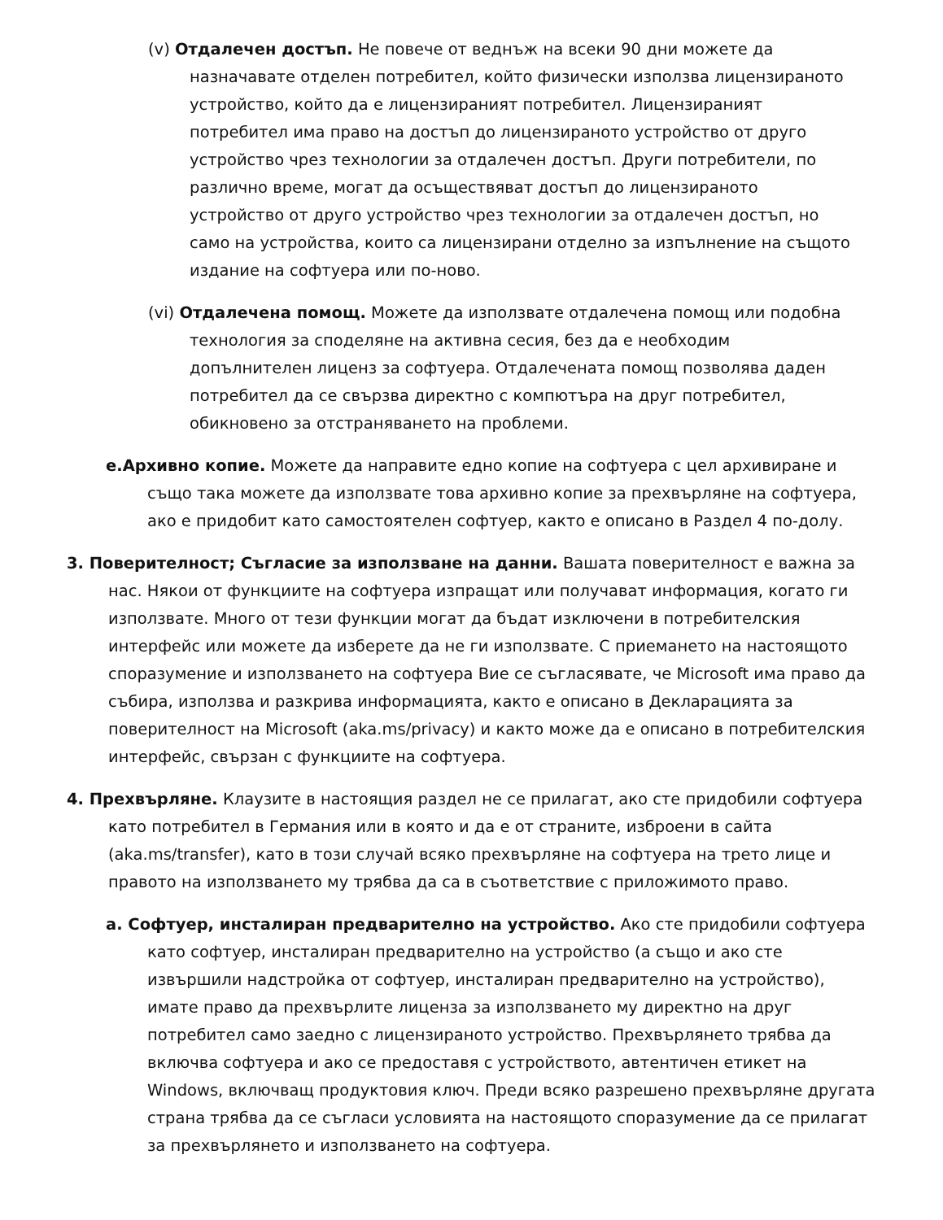(v) Отдалечен достъп. Не повече от веднъж на всеки 90 дни можете да назначавате отделен потребител, който физически използва лицензираното устройство, който да е лицензираният потребител. Лицензираният потребител има право на достъп до лицензираното устройство от друго устройство чрез технологии за отдалечен достъп. Други потребители, по различно време, могат да осъществяват достъп до лицензираното устройство от друго устройство чрез технологии за отдалечен достъп, но само на устройства, които са лицензирани отделно за изпълнение на същото издание на софтуера или по-ново.
(vi) Отдалечена помощ. Можете да използвате отдалечена помощ или подобна технология за споделяне на активна сесия, без да е необходим допълнителен лиценз за софтуера. Отдалечената помощ позволява даден потребител да се свързва директно с компютъра на друг потребител, обикновено за отстраняването на проблеми.
e.Архивно копие. Можете да направите едно копие на софтуера с цел архивиране и също така можете да използвате това архивно копие за прехвърляне на софтуера, ако е придобит като самостоятелен софтуер, както е описано в Раздел 4 по-долу.
3. Поверителност; Съгласие за използване на данни. Вашата поверителност е важна за нас. Някои от функциите на софтуера изпращат или получават информация, когато ги използвате. Много от тези функции могат да бъдат изключени в потребителския интерфейс или можете да изберете да не ги използвате. С приемането на настоящото споразумение и използването на софтуера Вие се съгласявате, че Microsoft има право да събира, използва и разкрива информацията, както е описано в Декларацията за поверителност на Microsoft (aka.ms/privacy) и както може да е описано в потребителския интерфейс, свързан с функциите на софтуера.
4. Прехвърляне. Клаузите в настоящия раздел не се прилагат, ако сте придобили софтуера като потребител в Германия или в която и да е от страните, изброени в сайта (aka.ms/transfer), като в този случай всяко прехвърляне на софтуера на трето лице и правото на използването му трябва да са в съответствие с приложимото право.
a. Софтуер, инсталиран предварително на устройство. Ако сте придобили софтуера като софтуер, инсталиран предварително на устройство (а също и ако сте извършили надстройка от софтуер, инсталиран предварително на устройство), имате право да прехвърлите лиценза за използването му директно на друг потребител само заедно с лицензираното устройство. Прехвърлянето трябва да включва софтуера и ако се предоставя с устройството, автентичен етикет на Windows, включващ продуктовия ключ. Преди всяко разрешено прехвърляне другата страна трябва да се съгласи условията на настоящото споразумение да се прилагат за прехвърлянето и използването на софтуера.